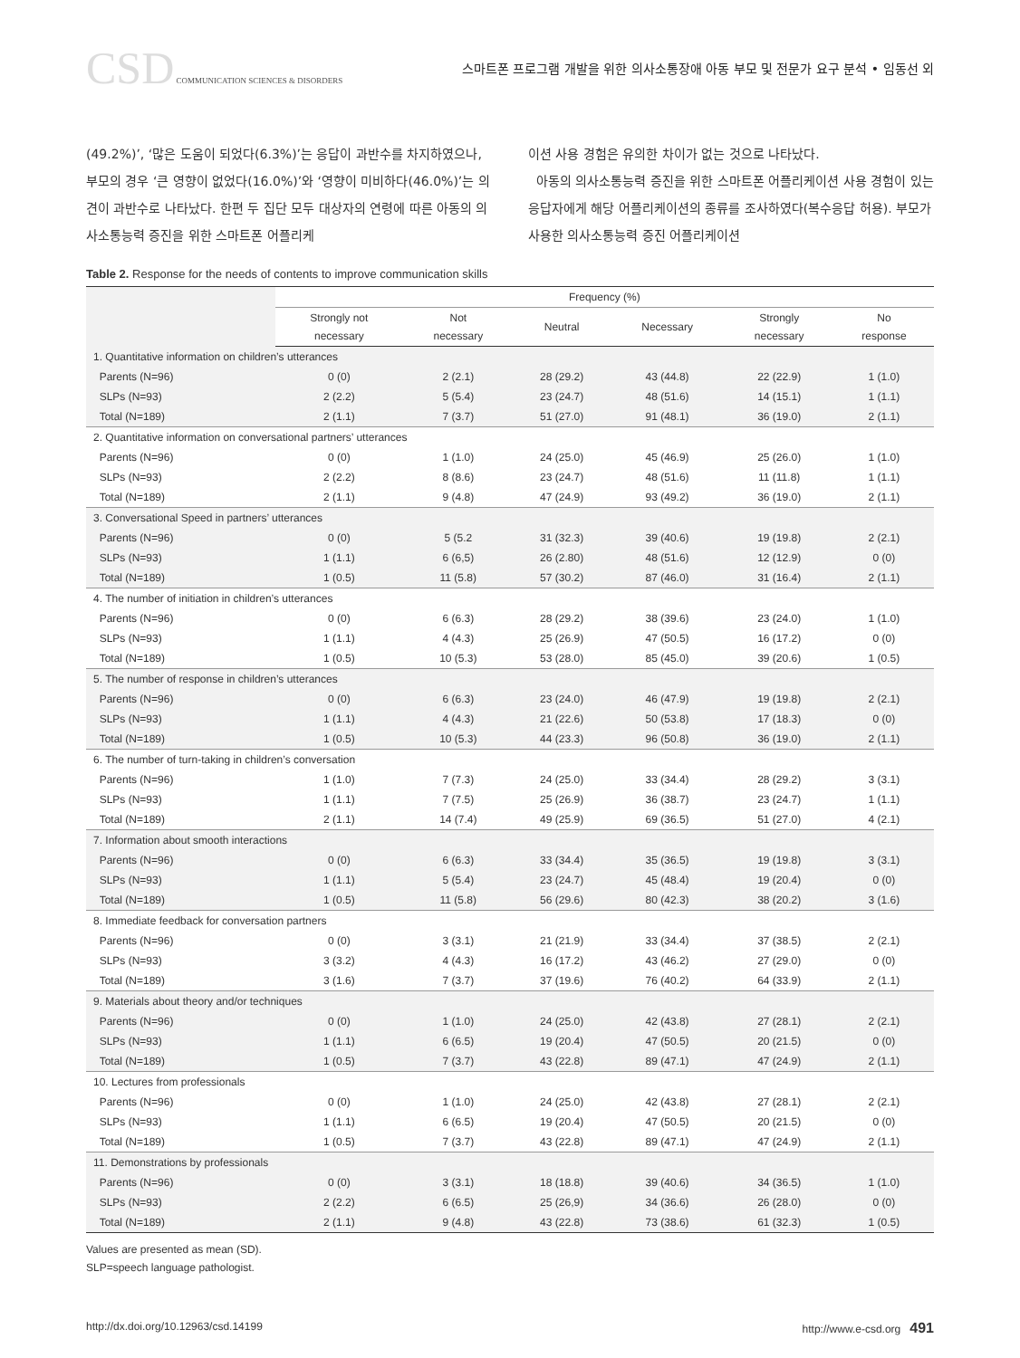CSD COMMUNICATION SCIENCES & DISORDERS
스마트폰 프로그램 개발을 위한 의사소통장애 아동 부모 및 전문가 요구 분석 • 임동선 외
(49.2%)’, ‘많은 도움이 되었다(6.3%)’는 응답이 과반수를 차지하였으나, 부모의 경우 ‘큰 영향이 없었다(16.0%)’와 ‘영향이 미비하다(46.0%)’는 의견이 과반수로 나타났다. 한편 두 집단 모두 대상자의 연령에 따른 아동의 의사소통능력 증진을 위한 스마트폰 어플리케
이션 사용 경험은 유의한 차이가 없는 것으로 나타났다.
아동의 의사소통능력 증진을 위한 스마트폰 어플리케이션 사용 경험이 있는 응답자에게 해당 어플리케이션의 종류를 조사하였다(복수응답 허용). 부모가 사용한 의사소통능력 증진 어플리케이션
Table 2. Response for the needs of contents to improve communication skills
| | Frequency (%) | | | | | |
| --- | --- | --- | --- | --- | --- | --- |
| | Strongly not necessary | Not necessary | Neutral | Necessary | Strongly necessary | No response |
| 1. Quantitative information on children’s utterances | | | | | | |
| Parents (N=96) | 0 (0) | 2 (2.1) | 28 (29.2) | 43 (44.8) | 22 (22.9) | 1 (1.0) |
| SLPs (N=93) | 2 (2.2) | 5 (5.4) | 23 (24.7) | 48 (51.6) | 14 (15.1) | 1 (1.1) |
| Total (N=189) | 2 (1.1) | 7 (3.7) | 51 (27.0) | 91 (48.1) | 36 (19.0) | 2 (1.1) |
| 2. Quantitative information on conversational partners’ utterances | | | | | | |
| Parents (N=96) | 0 (0) | 1 (1.0) | 24 (25.0) | 45 (46.9) | 25 (26.0) | 1 (1.0) |
| SLPs (N=93) | 2 (2.2) | 8 (8.6) | 23 (24.7) | 48 (51.6) | 11 (11.8) | 1 (1.1) |
| Total (N=189) | 2 (1.1) | 9 (4.8) | 47 (24.9) | 93 (49.2) | 36 (19.0) | 2 (1.1) |
| 3. Conversational Speed in partners’ utterances | | | | | | |
| Parents (N=96) | 0 (0) | 5 (5.2 | 31 (32.3) | 39 (40.6) | 19 (19.8) | 2 (2.1) |
| SLPs (N=93) | 1 (1.1) | 6 (6,5) | 26 (2.80) | 48 (51.6) | 12 (12.9) | 0 (0) |
| Total (N=189) | 1 (0.5) | 11 (5.8) | 57 (30.2) | 87 (46.0) | 31 (16.4) | 2 (1.1) |
| 4. The number of initiation in children’s utterances | | | | | | |
| Parents (N=96) | 0 (0) | 6 (6.3) | 28 (29.2) | 38 (39.6) | 23 (24.0) | 1 (1.0) |
| SLPs (N=93) | 1 (1.1) | 4 (4.3) | 25 (26.9) | 47 (50.5) | 16 (17.2) | 0 (0) |
| Total (N=189) | 1 (0.5) | 10 (5.3) | 53 (28.0) | 85 (45.0) | 39 (20.6) | 1 (0.5) |
| 5. The number of response in children’s utterances | | | | | | |
| Parents (N=96) | 0 (0) | 6 (6.3) | 23 (24.0) | 46 (47.9) | 19 (19.8) | 2 (2.1) |
| SLPs (N=93) | 1 (1.1) | 4 (4.3) | 21 (22.6) | 50 (53.8) | 17 (18.3) | 0 (0) |
| Total (N=189) | 1 (0.5) | 10 (5.3) | 44 (23.3) | 96 (50.8) | 36 (19.0) | 2 (1.1) |
| 6. The number of turn-taking in children’s conversation | | | | | | |
| Parents (N=96) | 1 (1.0) | 7 (7.3) | 24 (25.0) | 33 (34.4) | 28 (29.2) | 3 (3.1) |
| SLPs (N=93) | 1 (1.1) | 7 (7.5) | 25 (26.9) | 36 (38.7) | 23 (24.7) | 1 (1.1) |
| Total (N=189) | 2 (1.1) | 14 (7.4) | 49 (25.9) | 69 (36.5) | 51 (27.0) | 4 (2.1) |
| 7. Information about smooth interactions | | | | | | |
| Parents (N=96) | 0 (0) | 6 (6.3) | 33 (34.4) | 35 (36.5) | 19 (19.8) | 3 (3.1) |
| SLPs (N=93) | 1 (1.1) | 5 (5.4) | 23 (24.7) | 45 (48.4) | 19 (20.4) | 0 (0) |
| Total (N=189) | 1 (0.5) | 11 (5.8) | 56 (29.6) | 80 (42.3) | 38 (20.2) | 3 (1.6) |
| 8. Immediate feedback for conversation partners | | | | | | |
| Parents (N=96) | 0 (0) | 3 (3.1) | 21 (21.9) | 33 (34.4) | 37 (38.5) | 2 (2.1) |
| SLPs (N=93) | 3 (3.2) | 4 (4.3) | 16 (17.2) | 43 (46.2) | 27 (29.0) | 0 (0) |
| Total (N=189) | 3 (1.6) | 7 (3.7) | 37 (19.6) | 76 (40.2) | 64 (33.9) | 2 (1.1) |
| 9. Materials about theory and/or techniques | | | | | | |
| Parents (N=96) | 0 (0) | 1 (1.0) | 24 (25.0) | 42 (43.8) | 27 (28.1) | 2 (2.1) |
| SLPs (N=93) | 1 (1.1) | 6 (6.5) | 19 (20.4) | 47 (50.5) | 20 (21.5) | 0 (0) |
| Total (N=189) | 1 (0.5) | 7 (3.7) | 43 (22.8) | 89 (47.1) | 47 (24.9) | 2 (1.1) |
| 10. Lectures from professionals | | | | | | |
| Parents (N=96) | 0 (0) | 1 (1.0) | 24 (25.0) | 42 (43.8) | 27 (28.1) | 2 (2.1) |
| SLPs (N=93) | 1 (1.1) | 6 (6.5) | 19 (20.4) | 47 (50.5) | 20 (21.5) | 0 (0) |
| Total (N=189) | 1 (0.5) | 7 (3.7) | 43 (22.8) | 89 (47.1) | 47 (24.9) | 2 (1.1) |
| 11. Demonstrations by professionals | | | | | | |
| Parents (N=96) | 0 (0) | 3 (3.1) | 18 (18.8) | 39 (40.6) | 34 (36.5) | 1 (1.0) |
| SLPs (N=93) | 2 (2.2) | 6 (6.5) | 25 (26,9) | 34 (36.6) | 26 (28.0) | 0 (0) |
| Total (N=189) | 2 (1.1) | 9 (4.8) | 43 (22.8) | 73 (38.6) | 61 (32.3) | 1 (0.5) |
Values are presented as mean (SD).
SLP=speech language pathologist.
http://dx.doi.org/10.12963/csd.14199 http://www.e-csd.org 491